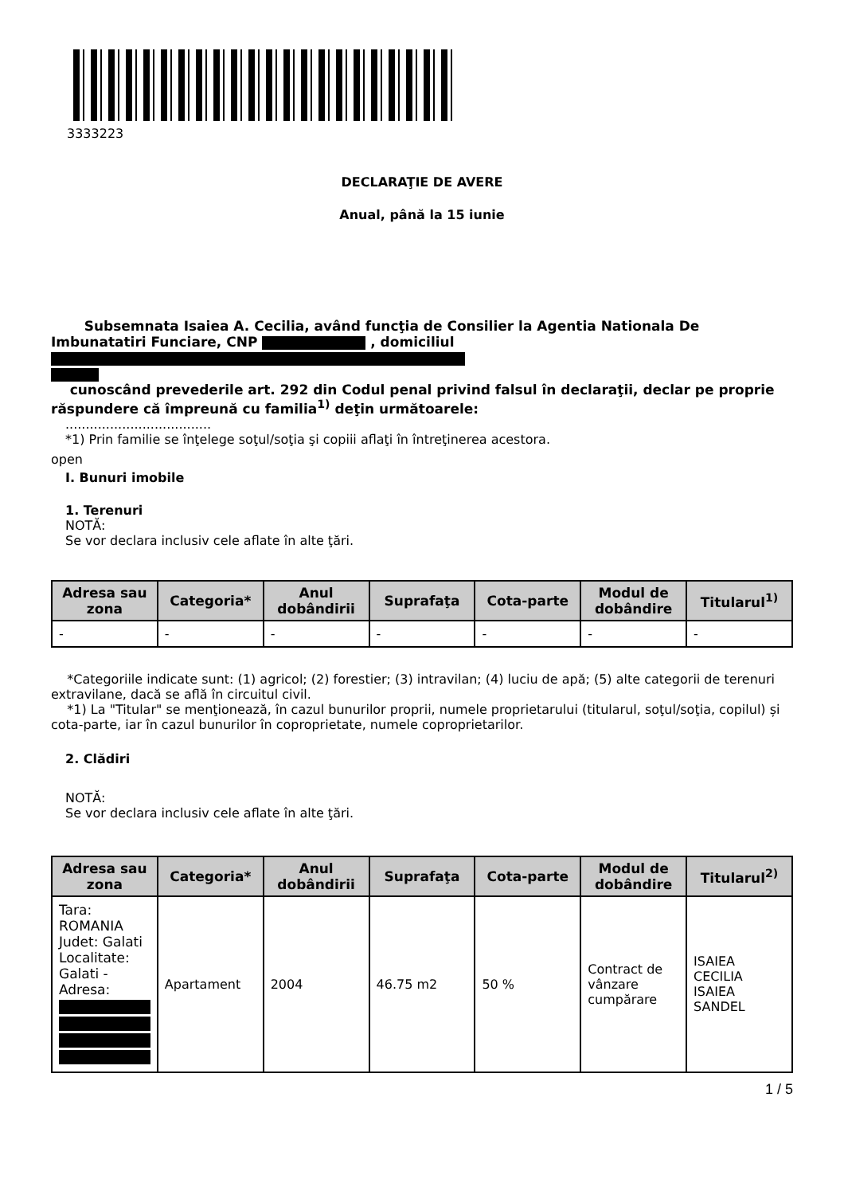3333223
DECLARAŢIE DE AVERE
Anual, până la 15 iunie
Subsemnata Isaiea A. Cecilia, având funcţia de Consilier la Agentia Nationala De Imbunatatiri Funciare, CNP , domiciliul
cunoscând prevederile art. 292 din Codul penal privind falsul în declaraţii, declar pe proprie răspundere că împreună cu familia<sup>1)</sup> deţin următoarele:
....................................
*1) Prin familie se înţelege soţul/soţia şi copiii aflaţi în întreţinerea acestora.
open
I. Bunuri imobile
1. Terenuri
NOTĂ:
Se vor declara inclusiv cele aflate în alte ţări.
| Adresa sau zona | Categoria* | Anul dobândirii | Suprafaţa | Cota-parte | Modul de dobândire | Titularul<sup>1)</sup> |
| --- | --- | --- | --- | --- | --- | --- |
| - | - | - | - | - | - | - |
*Categoriile indicate sunt: (1) agricol; (2) forestier; (3) intravilan; (4) luciu de apă; (5) alte categorii de terenuri extravilane, dacă se află în circuitul civil.
*1) La "Titular" se menţionează, în cazul bunurilor proprii, numele proprietarului (titularul, soţul/soţia, copilul) și cota-parte, iar în cazul bunurilor în coproprietate, numele coproprietarilor.
2. Clădiri
NOTĂ:
Se vor declara inclusiv cele aflate în alte ţări.
| Adresa sau zona | Categoria* | Anul dobândirii | Suprafaţa | Cota-parte | Modul de dobândire | Titularul<sup>2)</sup> |
| --- | --- | --- | --- | --- | --- | --- |
| Tara: ROMANIA Judet: Galati Localitate: Galati - Adresa: | Apartament | 2004 | 46.75 m2 | 50 % | Contract de vânzare cumpărare | ISAIEA CECILIA ISAIEA SANDEL |
1 / 5